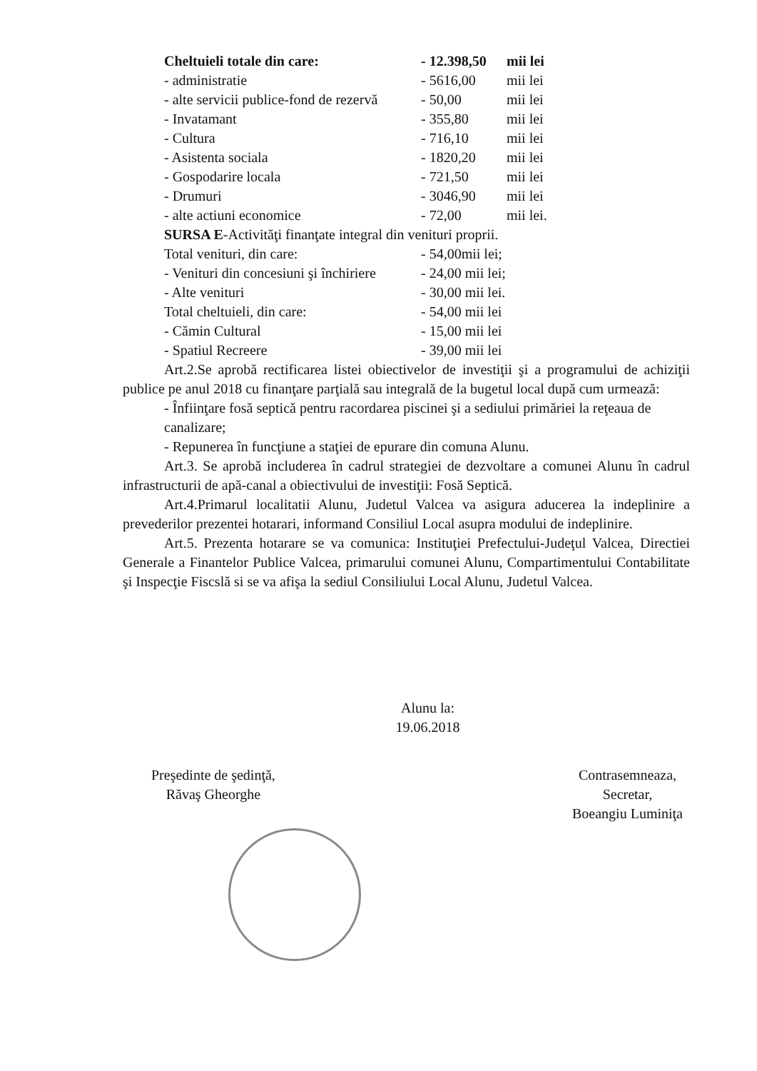| Cheltuieli totale din care: | - 12.398,50 | mii lei |
| - administratie | - 5616,00 | mii lei |
| - alte servicii publice-fond de rezervă | - 50,00 | mii lei |
| - Invatamant | - 355,80 | mii lei |
| - Cultura | - 716,10 | mii lei |
| - Asistenta sociala | - 1820,20 | mii lei |
| - Gospodarire locala | - 721,50 | mii lei |
| - Drumuri | - 3046,90 | mii lei |
| - alte actiuni economice | - 72,00 | mii lei. |
SURSA E-Activităţi finanţate integral din venituri proprii.
| Total venituri, din care: | - 54,00mii lei; |
| - Venituri din concesiuni şi închiriere | - 24,00 mii lei; |
| - Alte venituri | - 30,00 mii lei. |
| Total cheltuieli, din care: | - 54,00 mii lei |
| - Cămin Cultural | - 15,00 mii lei |
| - Spatiul Recreere | - 39,00 mii lei |
Art.2.Se aprobă rectificarea listei obiectivelor de investiţii şi a programului de achiziţii publice pe anul 2018 cu finanţare parţială sau integrală de la bugetul local după cum urmează:
- Înfiinţare fosă septică pentru racordarea piscinei şi a sediului primăriei la reţeaua de canalizare;
- Repunerea în funcţiune a staţiei de epurare din comuna Alunu.
Art.3. Se aprobă includerea în cadrul strategiei de dezvoltare a comunei Alunu în cadrul infrastructurii de apă-canal a obiectivului de investiţii: Fosă Septică.
Art.4.Primarul localitatii Alunu, Judetul Valcea va asigura aducerea la indeplinire a prevederilor prezentei hotarari, informand Consiliul Local asupra modului de indeplinire.
Art.5. Prezenta hotarare se va comunica: Instituţiei Prefectului-Judeţul Valcea, Directiei Generale a Finantelor Publice Valcea, primarului comunei Alunu, Compartimentului Contabilitate şi Inspecţie Fiscslă si se va afişa la sediul Consiliului Local Alunu, Judetul Valcea.
Alunu la:
19.06.2018
Preşedinte de şedinţă,
Răvaş Gheorghe
Contrasemneaza,
Secretar,
Boeangiu Luminiţa